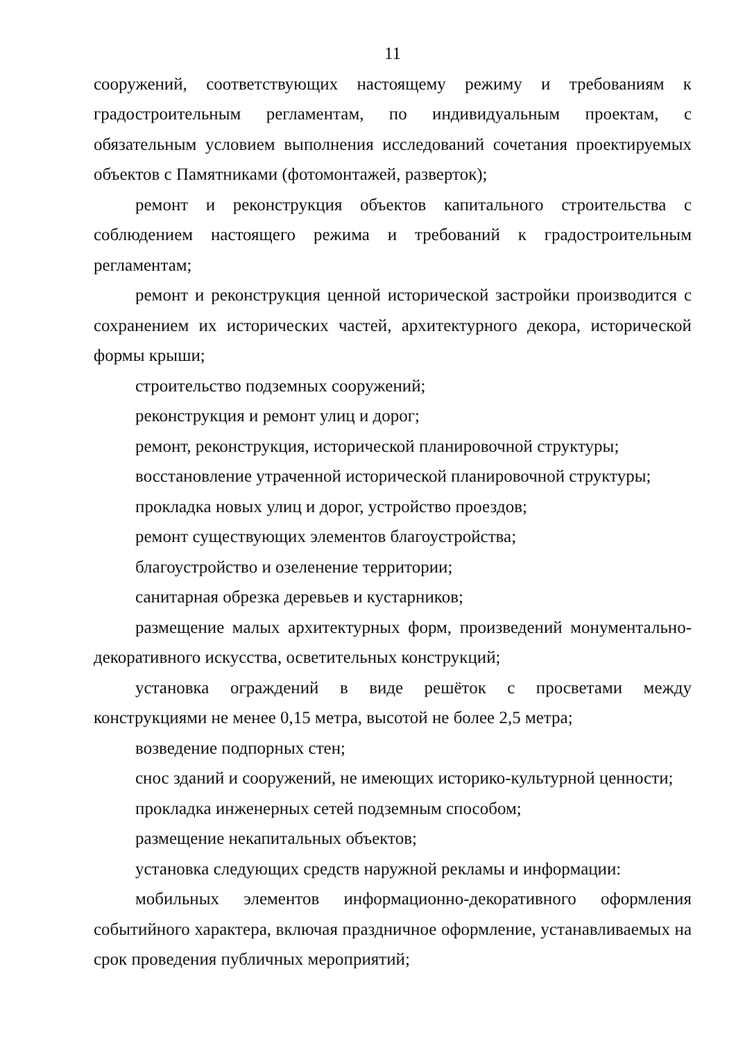11
сооружений, соответствующих настоящему режиму и требованиям к градостроительным регламентам, по индивидуальным проектам, с обязательным условием выполнения исследований сочетания проектируемых объектов с Памятниками (фотомонтажей, разверток);
ремонт и реконструкция объектов капитального строительства с соблюдением настоящего режима и требований к градостроительным регламентам;
ремонт и реконструкция ценной исторической застройки производится с сохранением их исторических частей, архитектурного декора, исторической формы крыши;
строительство подземных сооружений;
реконструкция и ремонт улиц и дорог;
ремонт, реконструкция, исторической планировочной структуры;
восстановление утраченной исторической планировочной структуры;
прокладка новых улиц и дорог, устройство проездов;
ремонт существующих элементов благоустройства;
благоустройство и озеленение территории;
санитарная обрезка деревьев и кустарников;
размещение малых архитектурных форм, произведений монументально-декоративного искусства, осветительных конструкций;
установка ограждений в виде решёток с просветами между конструкциями не менее 0,15 метра, высотой не более 2,5 метра;
возведение подпорных стен;
снос зданий и сооружений, не имеющих историко-культурной ценности;
прокладка инженерных сетей подземным способом;
размещение некапитальных объектов;
установка следующих средств наружной рекламы и информации:
мобильных элементов информационно-декоративного оформления событийного характера, включая праздничное оформление, устанавливаемых на срок проведения публичных мероприятий;